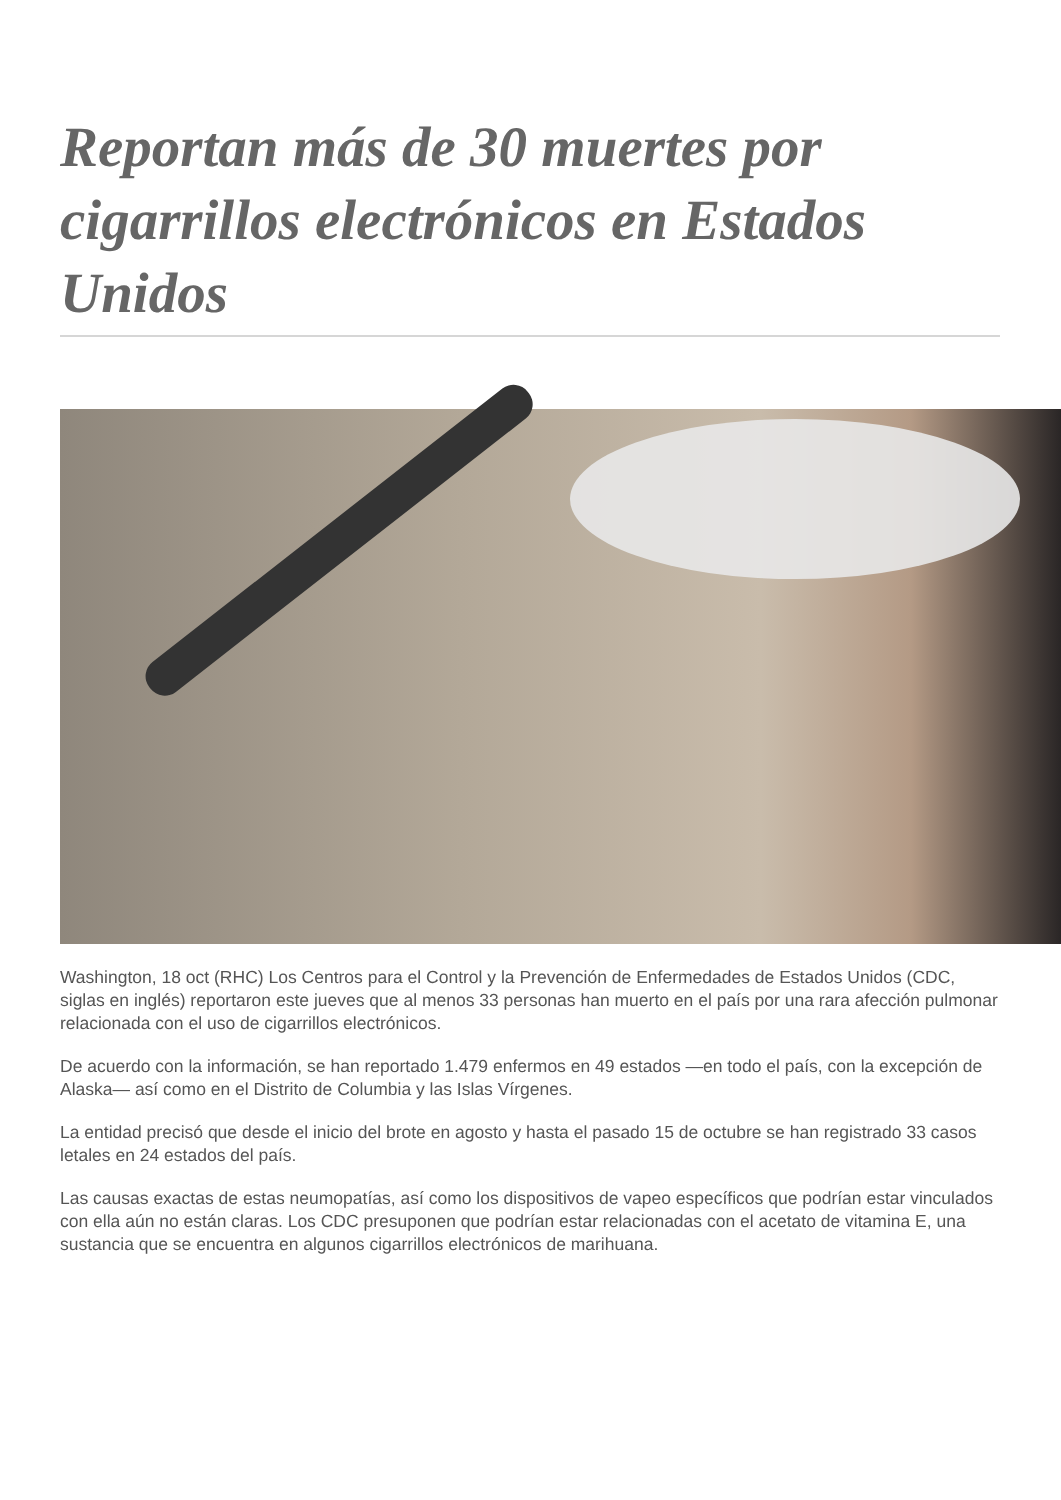Reportan más de 30 muertes por cigarrillos electrónicos en Estados Unidos
Washington, 18 oct (RHC) Los Centros para el Control y la Prevención de Enfermedades de Estados Unidos (CDC, siglas en inglés) reportaron este jueves que al menos 33 personas han muerto en el país por una rara afección pulmonar relacionada con el uso de cigarrillos electrónicos.
De acuerdo con la información, se han reportado 1.479 enfermos en 49 estados —en todo el país, con la excepción de Alaska— así como en el Distrito de Columbia y las Islas Vírgenes.
La entidad precisó que desde el inicio del brote en agosto y hasta el pasado 15 de octubre se han registrado 33 casos letales en 24 estados del país.
Las causas exactas de estas neumopatías, así como los dispositivos de vapeo específicos que podrían estar vinculados con ella aún no están claras. Los CDC presuponen que podrían estar relacionadas con el acetato de vitamina E, una sustancia que se encuentra en algunos cigarrillos electrónicos de marihuana.